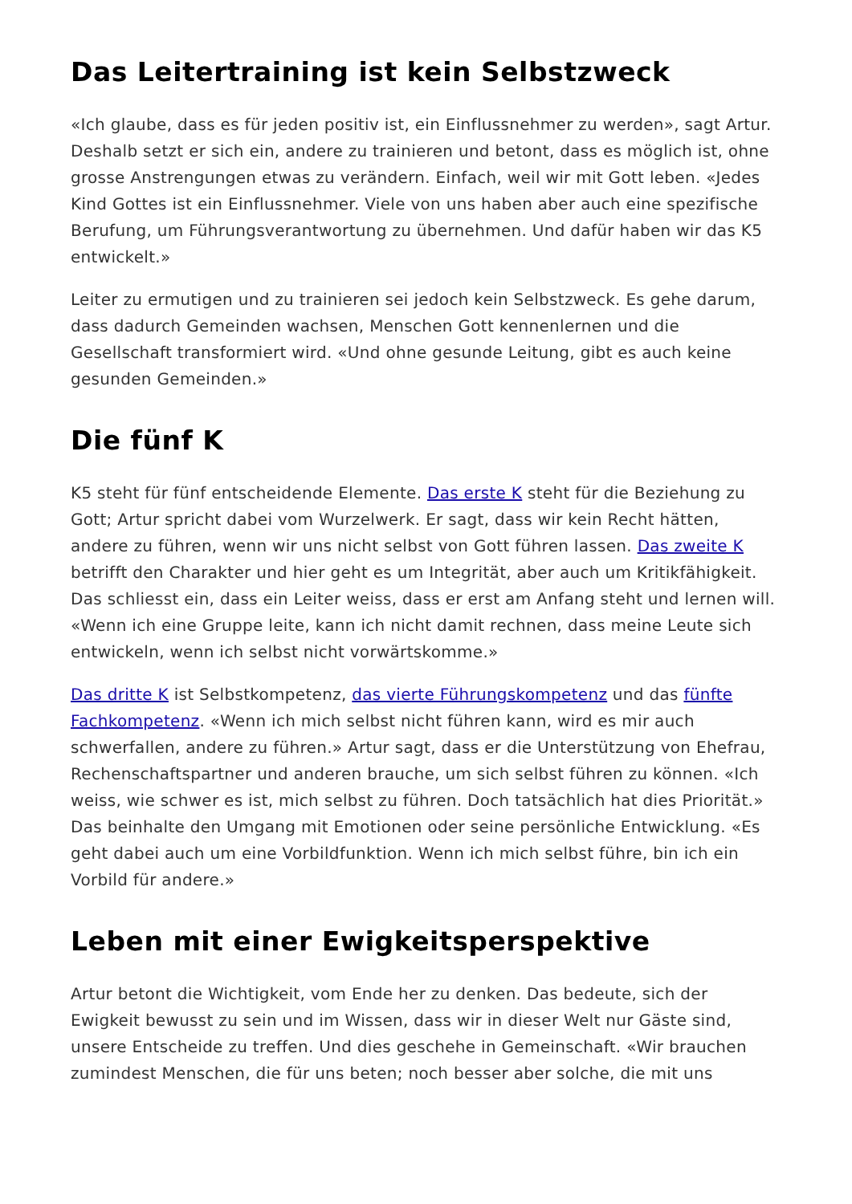Das Leitertraining ist kein Selbstzweck
«Ich glaube, dass es für jeden positiv ist, ein Einflussnehmer zu werden», sagt Artur. Deshalb setzt er sich ein, andere zu trainieren und betont, dass es möglich ist, ohne grosse Anstrengungen etwas zu verändern. Einfach, weil wir mit Gott leben. «Jedes Kind Gottes ist ein Einflussnehmer. Viele von uns haben aber auch eine spezifische Berufung, um Führungsverantwortung zu übernehmen. Und dafür haben wir das K5 entwickelt.»
Leiter zu ermutigen und zu trainieren sei jedoch kein Selbstzweck. Es gehe darum, dass dadurch Gemeinden wachsen, Menschen Gott kennenlernen und die Gesellschaft transformiert wird. «Und ohne gesunde Leitung, gibt es auch keine gesunden Gemeinden.»
Die fünf K
K5 steht für fünf entscheidende Elemente. Das erste K steht für die Beziehung zu Gott; Artur spricht dabei vom Wurzelwerk. Er sagt, dass wir kein Recht hätten, andere zu führen, wenn wir uns nicht selbst von Gott führen lassen. Das zweite K betrifft den Charakter und hier geht es um Integrität, aber auch um Kritikfähigkeit. Das schliesst ein, dass ein Leiter weiss, dass er erst am Anfang steht und lernen will. «Wenn ich eine Gruppe leite, kann ich nicht damit rechnen, dass meine Leute sich entwickeln, wenn ich selbst nicht vorwärtskomme.»
Das dritte K ist Selbstkompetenz, das vierte Führungskompetenz und das fünfte Fachkompetenz. «Wenn ich mich selbst nicht führen kann, wird es mir auch schwerfallen, andere zu führen.» Artur sagt, dass er die Unterstützung von Ehefrau, Rechenschaftspartner und anderen brauche, um sich selbst führen zu können. «Ich weiss, wie schwer es ist, mich selbst zu führen. Doch tatsächlich hat dies Priorität.» Das beinhalte den Umgang mit Emotionen oder seine persönliche Entwicklung. «Es geht dabei auch um eine Vorbildfunktion. Wenn ich mich selbst führe, bin ich ein Vorbild für andere.»
Leben mit einer Ewigkeitsperspektive
Artur betont die Wichtigkeit, vom Ende her zu denken. Das bedeute, sich der Ewigkeit bewusst zu sein und im Wissen, dass wir in dieser Welt nur Gäste sind, unsere Entscheide zu treffen. Und dies geschehe in Gemeinschaft. «Wir brauchen zumindest Menschen, die für uns beten; noch besser aber solche, die mit uns